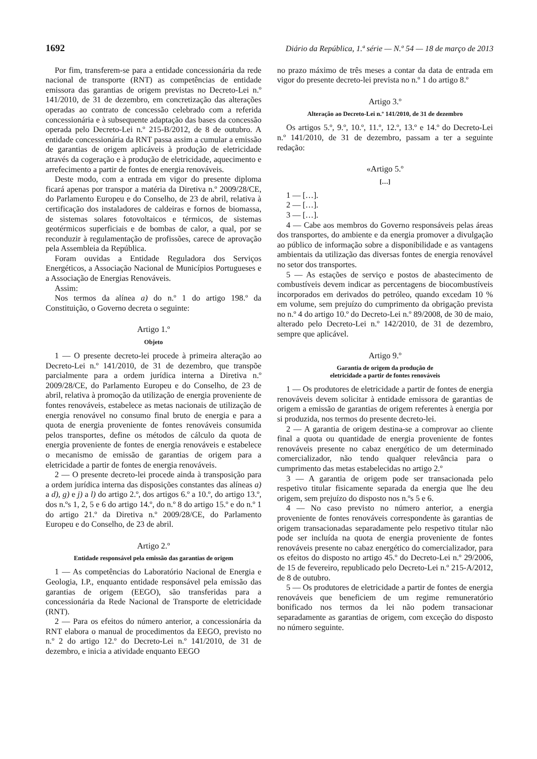1692 Diário da República, 1.ª série — N.º 54 — 18 de março de 2013
Por fim, transferem-se para a entidade concessionária da rede nacional de transporte (RNT) as competências de entidade emissora das garantias de origem previstas no Decreto-Lei n.º 141/2010, de 31 de dezembro, em concretização das alterações operadas ao contrato de concessão celebrado com a referida concessionária e à subsequente adaptação das bases da concessão operada pelo Decreto-Lei n.º 215-B/2012, de 8 de outubro. A entidade concessionária da RNT passa assim a cumular a emissão de garantias de origem aplicáveis à produção de eletricidade através da cogeração e à produção de eletricidade, aquecimento e arrefecimento a partir de fontes de energia renováveis.
Deste modo, com a entrada em vigor do presente diploma ficará apenas por transpor a matéria da Diretiva n.º 2009/28/CE, do Parlamento Europeu e do Conselho, de 23 de abril, relativa à certificação dos instaladores de caldeiras e fornos de biomassa, de sistemas solares fotovoltaicos e térmicos, de sistemas geotérmicos superficiais e de bombas de calor, a qual, por se reconduzir à regulamentação de profissões, carece de aprovação pela Assembleia da República.
Foram ouvidas a Entidade Reguladora dos Serviços Energéticos, a Associação Nacional de Municípios Portugueses e a Associação de Energias Renováveis.
Assim:
Nos termos da alínea a) do n.º 1 do artigo 198.º da Constituição, o Governo decreta o seguinte:
Artigo 1.º
Objeto
1 — O presente decreto-lei procede à primeira alteração ao Decreto-Lei n.º 141/2010, de 31 de dezembro, que transpõe parcialmente para a ordem jurídica interna a Diretiva n.º 2009/28/CE, do Parlamento Europeu e do Conselho, de 23 de abril, relativa à promoção da utilização de energia proveniente de fontes renováveis, estabelece as metas nacionais de utilização de energia renovável no consumo final bruto de energia e para a quota de energia proveniente de fontes renováveis consumida pelos transportes, define os métodos de cálculo da quota de energia proveniente de fontes de energia renováveis e estabelece o mecanismo de emissão de garantias de origem para a eletricidade a partir de fontes de energia renováveis.
2 — O presente decreto-lei procede ainda à transposição para a ordem jurídica interna das disposições constantes das alíneas a) a d), g) e j) a l) do artigo 2.º, dos artigos 6.º a 10.º, do artigo 13.º, dos n.ºs 1, 2, 5 e 6 do artigo 14.º, do n.º 8 do artigo 15.º e do n.º 1 do artigo 21.º da Diretiva n.º 2009/28/CE, do Parlamento Europeu e do Conselho, de 23 de abril.
Artigo 2.º
Entidade responsável pela emissão das garantias de origem
1 — As competências do Laboratório Nacional de Energia e Geologia, I.P., enquanto entidade responsável pela emissão das garantias de origem (EEGO), são transferidas para a concessionária da Rede Nacional de Transporte de eletricidade (RNT).
2 — Para os efeitos do número anterior, a concessionária da RNT elabora o manual de procedimentos da EEGO, previsto no n.º 2 do artigo 12.º do Decreto-Lei n.º 141/2010, de 31 de dezembro, e inicia a atividade enquanto EEGO
no prazo máximo de três meses a contar da data de entrada em vigor do presente decreto-lei prevista no n.º 1 do artigo 8.º
Artigo 3.º
Alteração ao Decreto-Lei n.º 141/2010, de 31 de dezembro
Os artigos 5.º, 9.º, 10.º, 11.º, 12.º, 13.º e 14.º do Decreto-Lei n.º 141/2010, de 31 de dezembro, passam a ter a seguinte redação:
«Artigo 5.º
[…]
1 — […].
2 — […].
3 — […].
4 — Cabe aos membros do Governo responsáveis pelas áreas dos transportes, do ambiente e da energia promover a divulgação ao público de informação sobre a disponibilidade e as vantagens ambientais da utilização das diversas fontes de energia renovável no setor dos transportes.
5 — As estações de serviço e postos de abastecimento de combustíveis devem indicar as percentagens de biocombustíveis incorporados em derivados do petróleo, quando excedam 10 % em volume, sem prejuízo do cumprimento da obrigação prevista no n.º 4 do artigo 10.º do Decreto-Lei n.º 89/2008, de 30 de maio, alterado pelo Decreto-Lei n.º 142/2010, de 31 de dezembro, sempre que aplicável.
Artigo 9.º
Garantia de origem da produção de
eletricidade a partir de fontes renováveis
1 — Os produtores de eletricidade a partir de fontes de energia renováveis devem solicitar à entidade emissora de garantias de origem a emissão de garantias de origem referentes à energia por si produzida, nos termos do presente decreto-lei.
2 — A garantia de origem destina-se a comprovar ao cliente final a quota ou quantidade de energia proveniente de fontes renováveis presente no cabaz energético de um determinado comercializador, não tendo qualquer relevância para o cumprimento das metas estabelecidas no artigo 2.º
3 — A garantia de origem pode ser transacionada pelo respetivo titular fisicamente separada da energia que lhe deu origem, sem prejuízo do disposto nos n.ºs 5 e 6.
4 — No caso previsto no número anterior, a energia proveniente de fontes renováveis correspondente às garantias de origem transacionadas separadamente pelo respetivo titular não pode ser incluída na quota de energia proveniente de fontes renováveis presente no cabaz energético do comercializador, para os efeitos do disposto no artigo 45.º do Decreto-Lei n.º 29/2006, de 15 de fevereiro, republicado pelo Decreto-Lei n.º 215-A/2012, de 8 de outubro.
5 — Os produtores de eletricidade a partir de fontes de energia renováveis que beneficiem de um regime remuneratório bonificado nos termos da lei não podem transacionar separadamente as garantias de origem, com exceção do disposto no número seguinte.